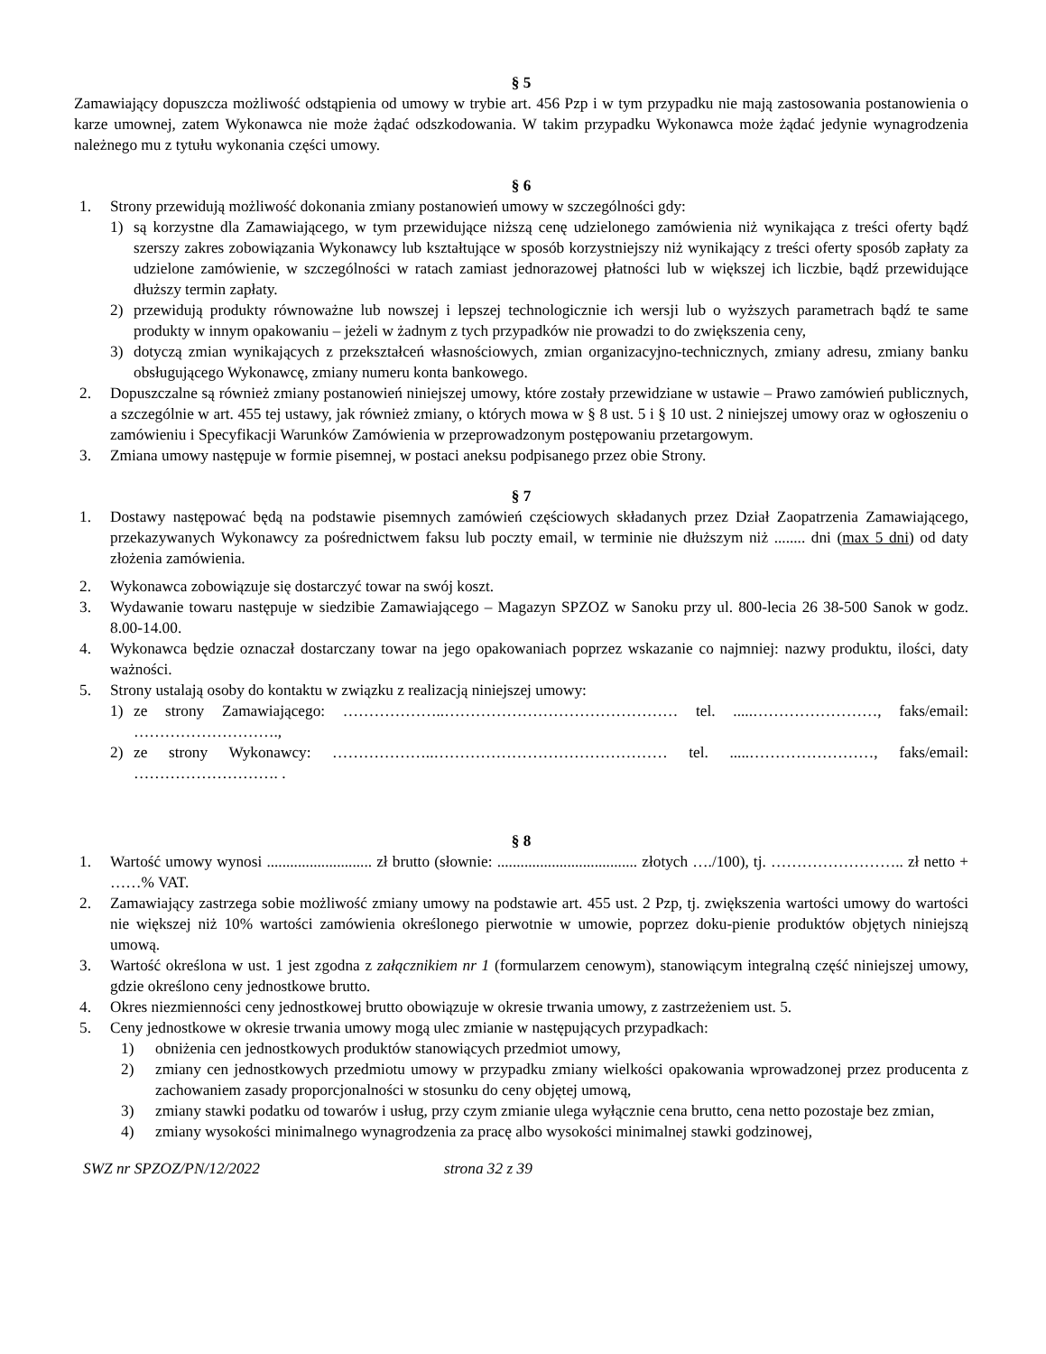§ 5
Zamawiający dopuszcza możliwość odstąpienia od umowy w trybie art. 456 Pzp i w tym przypadku nie mają zastosowania postanowienia o karze umownej, zatem Wykonawca nie może żądać odszkodowania. W takim przypadku Wykonawca może żądać jedynie wynagrodzenia należnego mu z tytułu wykonania części umowy.
§ 6
1. Strony przewidują możliwość dokonania zmiany postanowień umowy w szczególności gdy:
1) są korzystne dla Zamawiającego, w tym przewidujące niższą cenę udzielonego zamówienia niż wynikająca z treści oferty bądź szerszy zakres zobowiązania Wykonawcy lub kształtujące w sposób korzystniejszy niż wynikający z treści oferty sposób zapłaty za udzielone zamówienie, w szczególności w ratach zamiast jednorazowej płatności lub w większej ich liczbie, bądź przewidujące dłuższy termin zapłaty.
2) przewidują produkty równoważne lub nowszej i lepszej technologicznie ich wersji lub o wyższych parametrach bądź te same produkty w innym opakowaniu – jeżeli w żadnym z tych przypadków nie prowadzi to do zwiększenia ceny,
3) dotyczą zmian wynikających z przekształceń własnościowych, zmian organizacyjno-technicznych, zmiany adresu, zmiany banku obsługującego Wykonawcę, zmiany numeru konta bankowego.
2. Dopuszczalne są również zmiany postanowień niniejszej umowy, które zostały przewidziane w ustawie – Prawo zamówień publicznych, a szczególnie w art. 455 tej ustawy, jak również zmiany, o których mowa w § 8 ust. 5 i § 10 ust. 2 niniejszej umowy oraz w ogłoszeniu o zamówieniu i Specyfikacji Warunków Zamówienia w przeprowadzonym postępowaniu przetargowym.
3. Zmiana umowy następuje w formie pisemnej, w postaci aneksu podpisanego przez obie Strony.
§ 7
1. Dostawy następować będą na podstawie pisemnych zamówień częściowych składanych przez Dział Zaopatrzenia Zamawiającego, przekazywanych Wykonawcy za pośrednictwem faksu lub poczty email, w terminie nie dłuższym niż ........ dni (max 5 dni) od daty złożenia zamówienia.
2. Wykonawca zobowiązuje się dostarczyć towar na swój koszt.
3. Wydawanie towaru następuje w siedzibie Zamawiającego – Magazyn SPZOZ w Sanoku przy ul. 800-lecia 26 38-500 Sanok w godz. 8.00-14.00.
4. Wykonawca będzie oznaczał dostarczany towar na jego opakowaniach poprzez wskazanie co najmniej: nazwy produktu, ilości, daty ważności.
5. Strony ustalają osoby do kontaktu w związku z realizacją niniejszej umowy:
1) ze strony Zamawiającego: ………………..……………………………………… tel. .....……………………, faks/email: ……………………….,
2) ze strony Wykonawcy: ………………..……………………………………… tel. .....……………………, faks/email: ………………………. .
§ 8
1. Wartość umowy wynosi ........................... zł brutto (słownie: .................................... złotych …./100), tj. …………………….. zł netto + ……% VAT.
2. Zamawiający zastrzega sobie możliwość zmiany umowy na podstawie art. 455 ust. 2 Pzp, tj. zwiększenia wartości umowy do wartości nie większej niż 10% wartości zamówienia określonego pierwotnie w umowie, poprzez doku-pienie produktów objętych niniejszą umową.
3. Wartość określona w ust. 1 jest zgodna z załącznikiem nr 1 (formularzem cenowym), stanowiącym integralną część niniejszej umowy, gdzie określono ceny jednostkowe brutto.
4. Okres niezmienności ceny jednostkowej brutto obowiązuje w okresie trwania umowy, z zastrzeżeniem ust. 5.
5. Ceny jednostkowe w okresie trwania umowy mogą ulec zmianie w następujących przypadkach:
1) obniżenia cen jednostkowych produktów stanowiących przedmiot umowy,
2) zmiany cen jednostkowych przedmiotu umowy w przypadku zmiany wielkości opakowania wprowadzonej przez producenta z zachowaniem zasady proporcjonalności w stosunku do ceny objętej umową,
3) zmiany stawki podatku od towarów i usług, przy czym zmianie ulega wyłącznie cena brutto, cena netto pozostaje bez zmian,
4) zmiany wysokości minimalnego wynagrodzenia za pracę albo wysokości minimalnej stawki godzinowej,
SWZ nr SPZOZ/PN/12/2022 strona 32 z 39